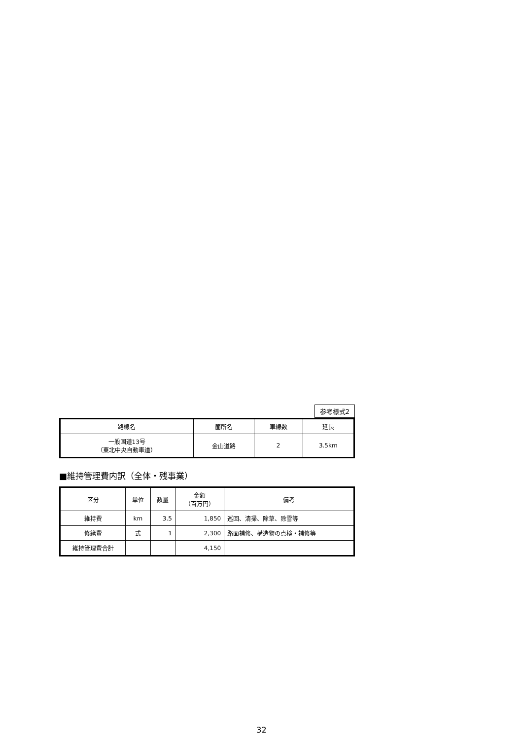参考様式2
| 路線名 | 箇所名 | 車線数 | 延長 |
| --- | --- | --- | --- |
| 一般国道13号 （東北中央自動車道） | 金山道路 | 2 | 3.5km |
■維持管理費内訳（全体・残事業）
| 区分 | 単位 | 数量 | 金額 （百万円） | 備考 |
| --- | --- | --- | --- | --- |
| 維持費 | km | 3.5 | 1,850 | 巡回、清掃、除草、除雪等 |
| 修繕費 | 式 | 1 | 2,300 | 路面補修、構造物の点検・補修等 |
| 維持管理費合計 | | | 4,150 | |
32